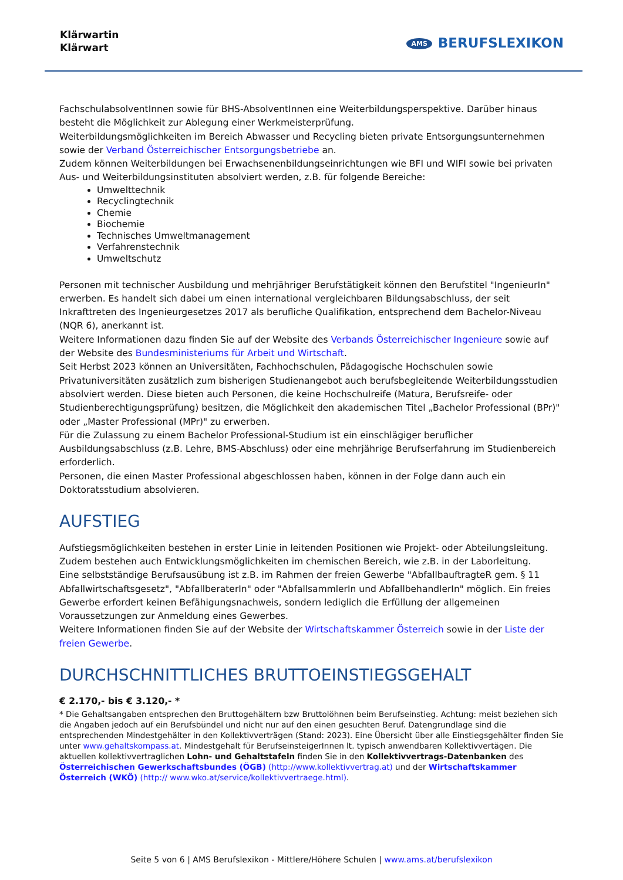Klärwartin
Klärwart
AMS BERUFSLEXIKON
FachschulabsolventInnen sowie für BHS-AbsolventInnen eine Weiterbildungsperspektive. Darüber hinaus besteht die Möglichkeit zur Ablegung einer Werkmeisterprüfung.
Weiterbildungsmöglichkeiten im Bereich Abwasser und Recycling bieten private Entsorgungsunternehmen sowie der Verband Österreichischer Entsorgungsbetriebe an.
Zudem können Weiterbildungen bei Erwachsenenbildungseinrichtungen wie BFI und WIFI sowie bei privaten Aus- und Weiterbildungsinstituten absolviert werden, z.B. für folgende Bereiche:
Umwelttechnik
Recyclingtechnik
Chemie
Biochemie
Technisches Umweltmanagement
Verfahrenstechnik
Umweltschutz
Personen mit technischer Ausbildung und mehrjähriger Berufstätigkeit können den Berufstitel "IngenieurIn" erwerben. Es handelt sich dabei um einen international vergleichbaren Bildungsabschluss, der seit Inkrafttreten des Ingenieurgesetzes 2017 als berufliche Qualifikation, entsprechend dem Bachelor-Niveau (NQR 6), anerkannt ist.
Weitere Informationen dazu finden Sie auf der Website des Verbands Österreichischer Ingenieure sowie auf der Website des Bundesministeriums für Arbeit und Wirtschaft.
Seit Herbst 2023 können an Universitäten, Fachhochschulen, Pädagogische Hochschulen sowie Privatuniversitäten zusätzlich zum bisherigen Studienangebot auch berufsbegleitende Weiterbildungsstudien absolviert werden. Diese bieten auch Personen, die keine Hochschulreife (Matura, Berufsreife- oder Studienberechtigungsprüfung) besitzen, die Möglichkeit den akademischen Titel „Bachelor Professional (BPr)" oder „Master Professional (MPr)" zu erwerben.
Für die Zulassung zu einem Bachelor Professional-Studium ist ein einschlägiger beruflicher Ausbildungsabschluss (z.B. Lehre, BMS-Abschluss) oder eine mehrjährige Berufserfahrung im Studienbereich erforderlich.
Personen, die einen Master Professional abgeschlossen haben, können in der Folge dann auch ein Doktoratsstudium absolvieren.
AUFSTIEG
Aufstiegsmöglichkeiten bestehen in erster Linie in leitenden Positionen wie Projekt- oder Abteilungsleitung. Zudem bestehen auch Entwicklungsmöglichkeiten im chemischen Bereich, wie z.B. in der Laborleitung.
Eine selbstständige Berufsausübung ist z.B. im Rahmen der freien Gewerbe "AbfallbauftragteR gem. § 11 Abfallwirtschaftsgesetz", "AbfallberaterIn" oder "AbfallsammlerIn und AbfallbehandlerIn" möglich. Ein freies Gewerbe erfordert keinen Befähigungsnachweis, sondern lediglich die Erfüllung der allgemeinen Voraussetzungen zur Anmeldung eines Gewerbes.
Weitere Informationen finden Sie auf der Website der Wirtschaftskammer Österreich sowie in der Liste der freien Gewerbe.
DURCHSCHNITTLICHES BRUTTOEINSTIEGSGEHALT
€ 2.170,- bis € 3.120,- *
* Die Gehaltsangaben entsprechen den Bruttogehältern bzw Bruttolöhnen beim Berufseinstieg. Achtung: meist beziehen sich die Angaben jedoch auf ein Berufsbündel und nicht nur auf den einen gesuchten Beruf. Datengrundlage sind die entsprechenden Mindestgehälter in den Kollektivverträgen (Stand: 2023). Eine Übersicht über alle Einstiegsgehälter finden Sie unter www.gehaltskompass.at. Mindestgehalt für BerufseinsteigerInnen lt. typisch anwendbaren Kollektivvertägen. Die aktuellen kollektivvertraglichen Lohn- und Gehaltstafeln finden Sie in den Kollektivvertrags-Datenbanken des Österreichischen Gewerkschaftsbundes (ÖGB) (http://www.kollektivvertrag.at) und der Wirtschaftskammer Österreich (WKÖ) (http:// www.wko.at/service/kollektivvertraege.html).
Seite 5 von 6 | AMS Berufslexikon - Mittlere/Höhere Schulen | www.ams.at/berufslexikon